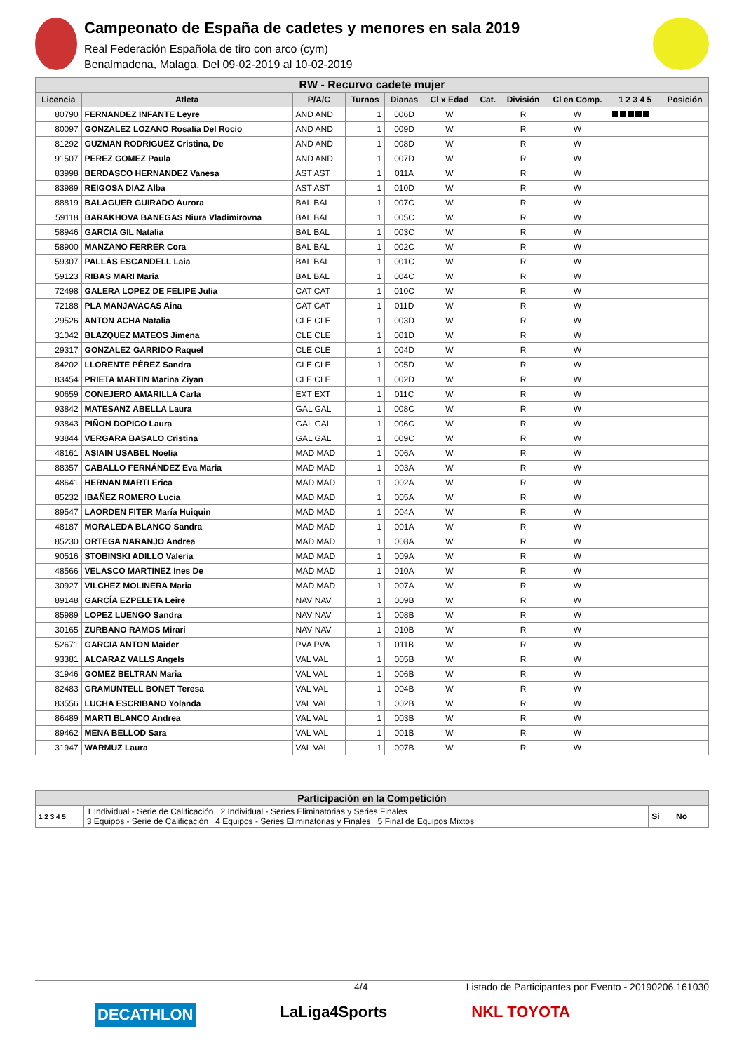Campeonato de España de cadetes y menores en sala 2019
Real Federación Española de tiro con arco (cym)
Benalmadena, Malaga, Del 09-02-2019 al 10-02-2019
| RW - Recurvo cadete mujer | | | | | | | | | | |
| Licencia | Atleta | P/A/C | Turnos | Dianas | Cl x Edad | Cat. | División | Cl en Comp. | 1 2 3 4 5 | Posición |
| 80790 | FERNANDEZ INFANTE Leyre | AND AND | 1 | 006D | W | | R | W | | |
| 80097 | GONZALEZ LOZANO Rosalia Del Rocio | AND AND | 1 | 009D | W | | R | W | | |
| 81292 | GUZMAN RODRIGUEZ Cristina, De | AND AND | 1 | 008D | W | | R | W | | |
| 91507 | PEREZ GOMEZ Paula | AND AND | 1 | 007D | W | | R | W | | |
| 83998 | BERDASCO HERNANDEZ Vanesa | AST AST | 1 | 011A | W | | R | W | | |
| 83989 | REIGOSA DIAZ Alba | AST AST | 1 | 010D | W | | R | W | | |
| 88819 | BALAGUER GUIRADO Aurora | BAL BAL | 1 | 007C | W | | R | W | | |
| 59118 | BARAKHOVA BANEGAS Niura Vladimirovna | BAL BAL | 1 | 005C | W | | R | W | | |
| 58946 | GARCIA GIL Natalia | BAL BAL | 1 | 003C | W | | R | W | | |
| 58900 | MANZANO FERRER Cora | BAL BAL | 1 | 002C | W | | R | W | | |
| 59307 | PALLÀS ESCANDELL Laia | BAL BAL | 1 | 001C | W | | R | W | | |
| 59123 | RIBAS MARI Maria | BAL BAL | 1 | 004C | W | | R | W | | |
| 72498 | GALERA LOPEZ DE FELIPE Julia | CAT CAT | 1 | 010C | W | | R | W | | |
| 72188 | PLA MANJAVACAS Aina | CAT CAT | 1 | 011D | W | | R | W | | |
| 29526 | ANTON ACHA Natalia | CLE CLE | 1 | 003D | W | | R | W | | |
| 31042 | BLAZQUEZ MATEOS Jimena | CLE CLE | 1 | 001D | W | | R | W | | |
| 29317 | GONZALEZ GARRIDO Raquel | CLE CLE | 1 | 004D | W | | R | W | | |
| 84202 | LLORENTE PÉREZ Sandra | CLE CLE | 1 | 005D | W | | R | W | | |
| 83454 | PRIETA MARTIN Marina Ziyan | CLE CLE | 1 | 002D | W | | R | W | | |
| 90659 | CONEJERO AMARILLA Carla | EXT EXT | 1 | 011C | W | | R | W | | |
| 93842 | MATESANZ ABELLA Laura | GAL GAL | 1 | 008C | W | | R | W | | |
| 93843 | PIÑON DOPICO Laura | GAL GAL | 1 | 006C | W | | R | W | | |
| 93844 | VERGARA BASALO Cristina | GAL GAL | 1 | 009C | W | | R | W | | |
| 48161 | ASIAIN USABEL Noelia | MAD MAD | 1 | 006A | W | | R | W | | |
| 88357 | CABALLO FERNÁNDEZ Eva Maria | MAD MAD | 1 | 003A | W | | R | W | | |
| 48641 | HERNAN MARTI Erica | MAD MAD | 1 | 002A | W | | R | W | | |
| 85232 | IBAÑEZ ROMERO Lucia | MAD MAD | 1 | 005A | W | | R | W | | |
| 89547 | LAORDEN FITER María Huiquin | MAD MAD | 1 | 004A | W | | R | W | | |
| 48187 | MORALEDA BLANCO Sandra | MAD MAD | 1 | 001A | W | | R | W | | |
| 85230 | ORTEGA NARANJO Andrea | MAD MAD | 1 | 008A | W | | R | W | | |
| 90516 | STOBINSKI ADILLO Valeria | MAD MAD | 1 | 009A | W | | R | W | | |
| 48566 | VELASCO MARTINEZ Ines De | MAD MAD | 1 | 010A | W | | R | W | | |
| 30927 | VILCHEZ MOLINERA Maria | MAD MAD | 1 | 007A | W | | R | W | | |
| 89148 | GARCÍA EZPELETA Leire | NAV NAV | 1 | 009B | W | | R | W | | |
| 85989 | LOPEZ LUENGO Sandra | NAV NAV | 1 | 008B | W | | R | W | | |
| 30165 | ZURBANO RAMOS Mirari | NAV NAV | 1 | 010B | W | | R | W | | |
| 52671 | GARCIA ANTON Maider | PVA PVA | 1 | 011B | W | | R | W | | |
| 93381 | ALCARAZ VALLS Angels | VAL VAL | 1 | 005B | W | | R | W | | |
| 31946 | GOMEZ BELTRAN Maria | VAL VAL | 1 | 006B | W | | R | W | | |
| 82483 | GRAMUNTELL BONET Teresa | VAL VAL | 1 | 004B | W | | R | W | | |
| 83556 | LUCHA ESCRIBANO Yolanda | VAL VAL | 1 | 002B | W | | R | W | | |
| 86489 | MARTI BLANCO Andrea | VAL VAL | 1 | 003B | W | | R | W | | |
| 89462 | MENA BELLOD Sara | VAL VAL | 1 | 001B | W | | R | W | | |
| 31947 | WARMUZ Laura | VAL VAL | 1 | 007B | W | | R | W | | |
| Participación en la Competición | | |
| --- | --- | --- |
| 1 2 3 4 5 | 1 Individual - Serie de Calificación 2 Individual - Series Eliminatorias y Series Finales 3 Equipos - Serie de Calificación 4 Equipos - Series Eliminatorias y Finales 5 Final de Equipos Mixtos | Si No |
4/4 Listado de Participantes por Evento - 20190206.161030
DECATHLON LaLiga4Sports NKL TOYOTA